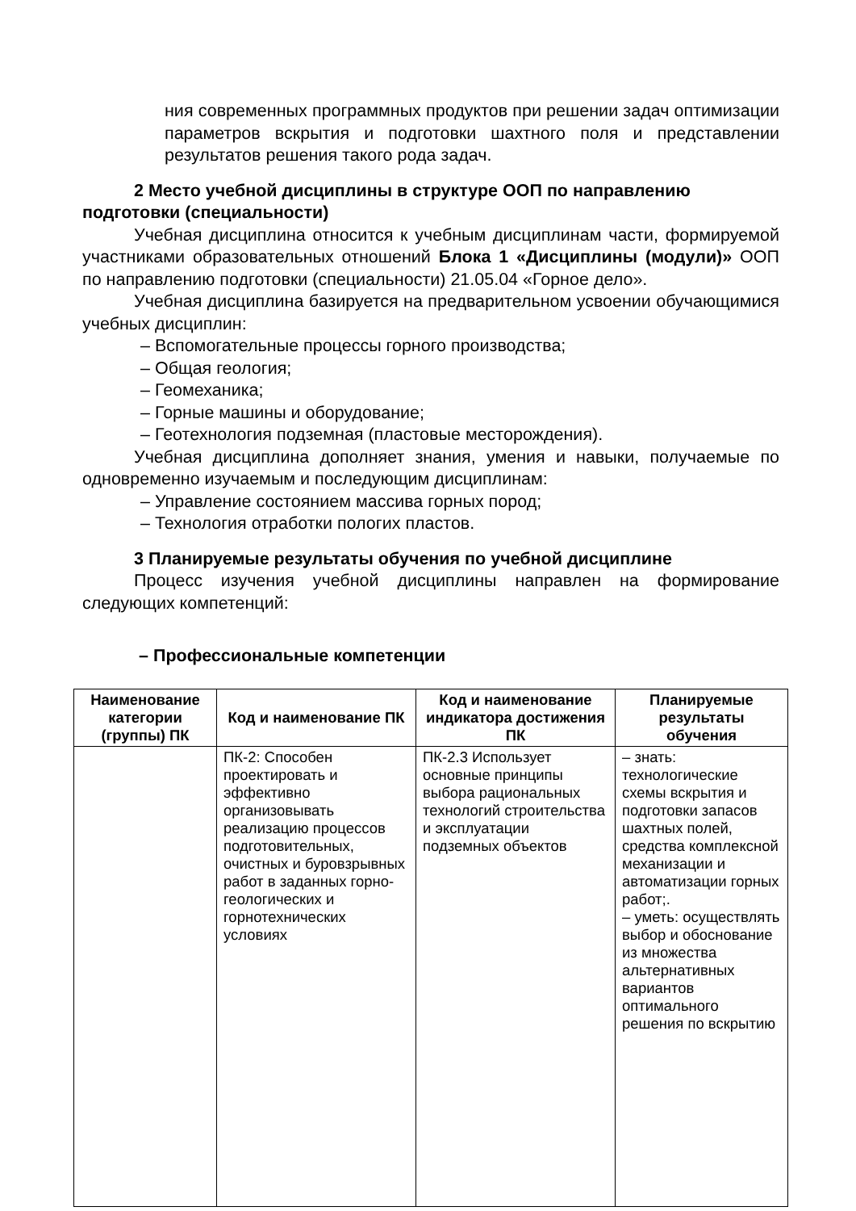ния современных программных продуктов при решении задач оптимизации параметров вскрытия и подготовки шахтного поля и представлении результатов решения такого рода задач.
2 Место учебной дисциплины в структуре ООП по направлению подготовки (специальности)
Учебная дисциплина относится к учебным дисциплинам части, формируемой участниками образовательных отношений Блока 1 «Дисциплины (модули)» ООП по направлению подготовки (специальности) 21.05.04 «Горное дело».
Учебная дисциплина базируется на предварительном усвоении обучающимися учебных дисциплин:
– Вспомогательные процессы горного производства;
– Общая геология;
– Геомеханика;
– Горные машины и оборудование;
– Геотехнология подземная (пластовые месторождения).
Учебная дисциплина дополняет знания, умения и навыки, получаемые по одновременно изучаемым и последующим дисциплинам:
– Управление состоянием массива горных пород;
– Технология отработки пологих пластов.
3 Планируемые результаты обучения по учебной дисциплине
Процесс изучения учебной дисциплины направлен на формирование следующих компетенций:
– Профессиональные компетенции
| Наименование категории (группы) ПК | Код и наименование ПК | Код и наименование индикатора достижения ПК | Планируемые результаты обучения |
| --- | --- | --- | --- |
| | ПК-2: Способен проектировать и эффективно организовывать реализацию процессов подготовительных, очистных и буровзрывных работ в заданных горно-геологических и горнотехнических условиях | ПК-2.3 Использует основные принципы выбора рациональных технологий строительства и эксплуатации подземных объектов | – знать: технологические схемы вскрытия и подготовки запасов шахтных полей, средства комплексной механизации и автоматизации горных работ;. – уметь: осуществлять выбор и обоснование из множества альтернативных вариантов оптимального решения по вскрытию |